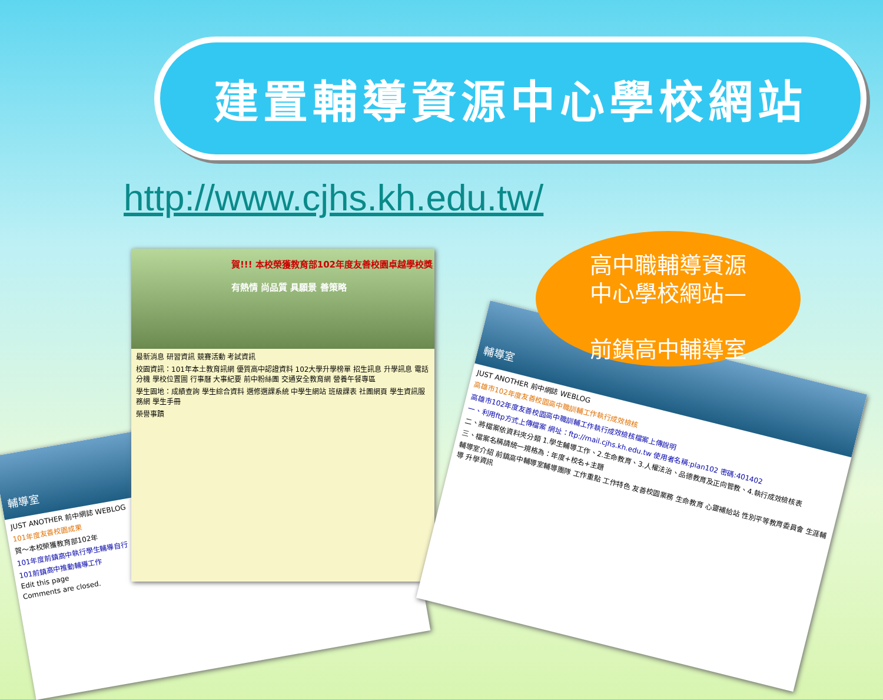建置輔導資源中心學校網站
http://www.cjhs.kh.edu.tw/
輔導室
JUST ANOTHER 前中網誌 WEBLOG
101年度友善校園成果
賀～本校榮獲教育部102年
101年度前鎮高中執行學生輔導自行
101前鎮高中推動輔導工作
Edit this page
Comments are closed.
賀!!! 本校榮獲教育部102年度友善校園卓越學校獎
有熱情 尚品質 具願景 善策略
最新消息 研習資訊 競賽活動 考試資訊
校園資訊：101年本土教育訊網 優質高中認證資料 102大學升學榜單 招生訊息 升學訊息 電話分機 學校位置圖 行事曆 大事紀要 前中粉絲團 交通安全教育網 營養午餐專區
學生園地：成績查詢 學生綜合資料 選修選課系統 中學生網站 班級課表 社團網頁 學生資訊服務網 學生手冊
榮譽事蹟
輔導室
JUST ANOTHER 前中網誌 WEBLOG
高雄市102年度友善校園高中職訓輔工作執行成效檢核
高雄市102年度友善校園高中職訓輔工作執行成效檢核檔案上傳說明
一、利用ftp方式上傳檔案 網址：ftp://mail.cjhs.kh.edu.tw 使用者名稱:plan102 密碼:401402
二、將檔案依資料夾分類 1.學生輔導工作、2.生命教育、3.人權法治、品德教育及正向管教、4.執行成效檢核表
三、檔案名稱請統一規格為：年度+校名+主題
輔導室介紹 前鎮高中輔導室輔導團隊 工作重點 工作特色 友善校園業務 生命教育 心靈補給站 性別平等教育委員會 生涯輔導 升學資訊
高中職輔導資源
中心學校網站—
前鎮高中輔導室